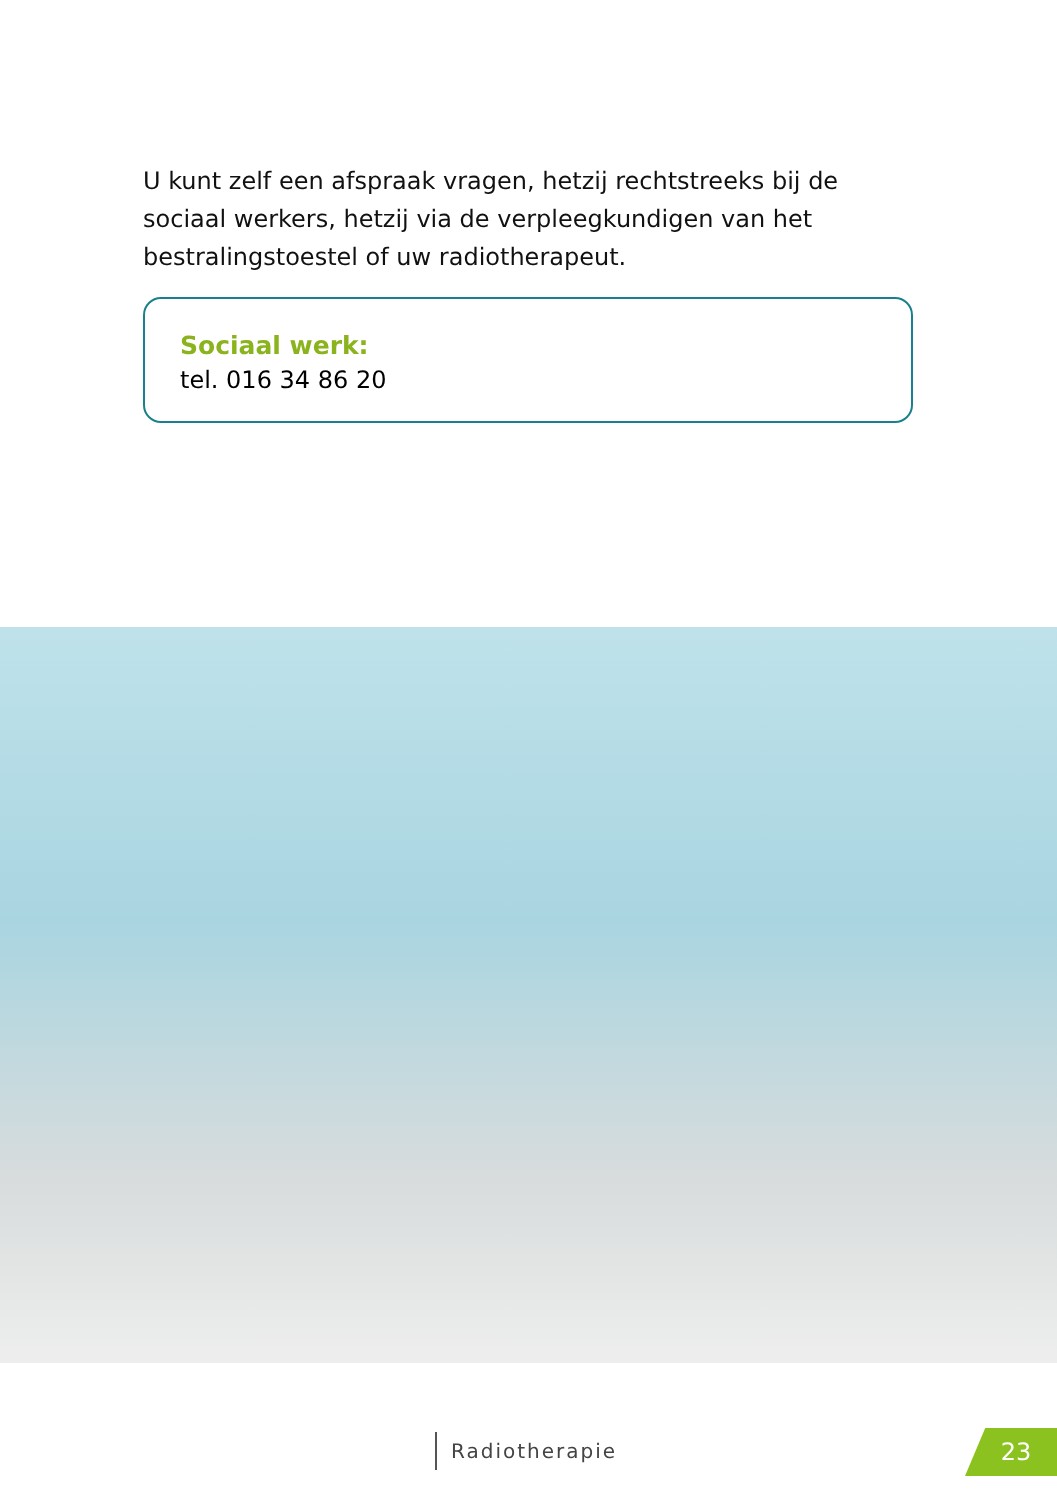U kunt zelf een afspraak vragen, hetzij rechtstreeks bij de sociaal werkers, hetzij via de verpleegkundigen van het bestralingstoestel of uw radiotherapeut.
Sociaal werk:
tel. 016 34 86 20
Radiotherapie 23